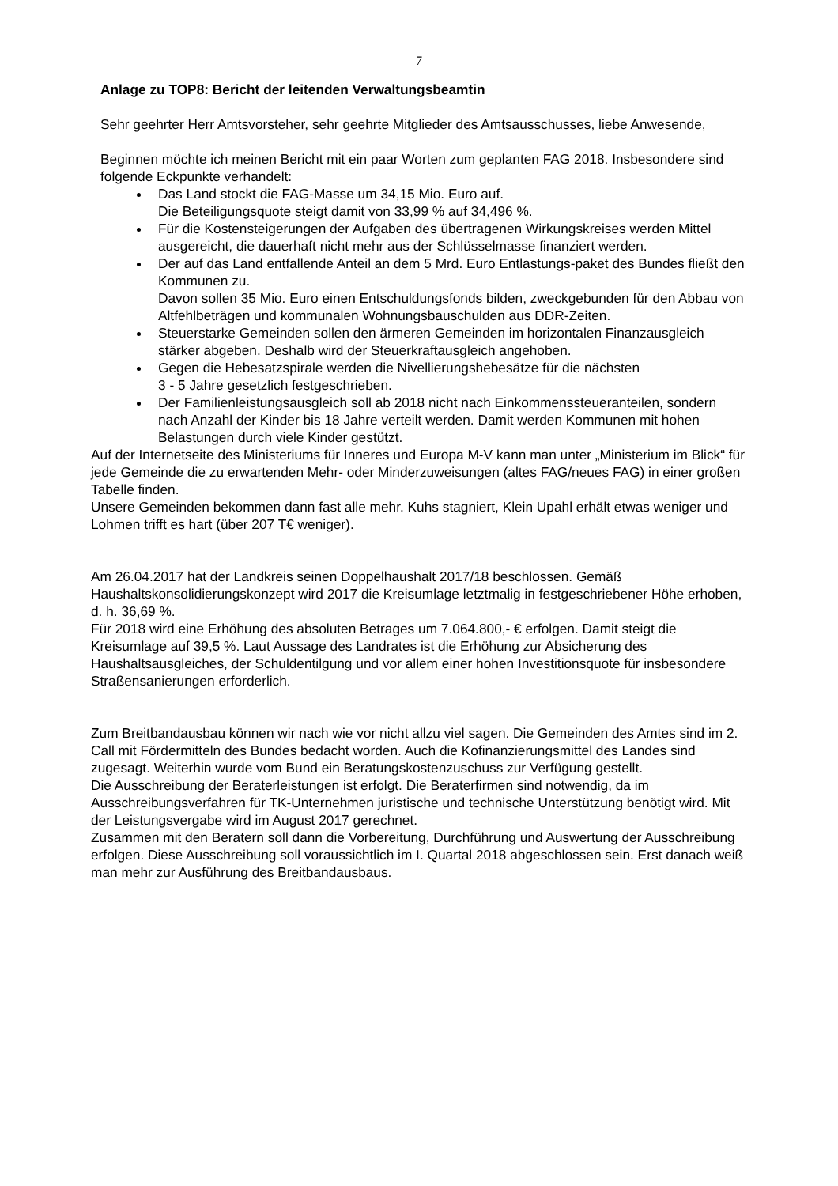7
Anlage zu TOP8: Bericht der leitenden Verwaltungsbeamtin
Sehr geehrter Herr Amtsvorsteher, sehr geehrte Mitglieder des Amtsausschusses, liebe Anwesende,
Beginnen möchte ich meinen Bericht mit ein paar Worten zum geplanten FAG 2018. Insbesondere sind folgende Eckpunkte verhandelt:
Das Land stockt die FAG-Masse um 34,15 Mio. Euro auf.
Die Beteiligungsquote steigt damit von 33,99 % auf 34,496 %.
Für die Kostensteigerungen der Aufgaben des übertragenen Wirkungskreises werden Mittel ausgereicht, die dauerhaft nicht mehr aus der Schlüsselmasse finanziert werden.
Der auf das Land entfallende Anteil an dem 5 Mrd. Euro Entlastungs-paket des Bundes fließt den Kommunen zu.
Davon sollen 35 Mio. Euro einen Entschuldungsfonds bilden, zweckgebunden für den Abbau von Altfehlbeträgen und kommunalen Wohnungsbauschulden aus DDR-Zeiten.
Steuerstarke Gemeinden sollen den ärmeren Gemeinden im horizontalen Finanzausgleich stärker abgeben. Deshalb wird der Steuerkraftausgleich angehoben.
Gegen die Hebesatzspirale werden die Nivellierungshebesätze für die nächsten
3 - 5 Jahre gesetzlich festgeschrieben.
Der Familienleistungsausgleich soll ab 2018 nicht nach Einkommenssteueranteilen, sondern nach Anzahl der Kinder bis 18 Jahre verteilt werden. Damit werden Kommunen mit hohen Belastungen durch viele Kinder gestützt.
Auf der Internetseite des Ministeriums für Inneres und Europa M-V kann man unter „Ministerium im Blick“ für jede Gemeinde die zu erwartenden Mehr- oder Minderzuweisungen (altes FAG/neues FAG) in einer großen Tabelle finden.
Unsere Gemeinden bekommen dann fast alle mehr. Kuhs stagniert, Klein Upahl erhält etwas weniger und Lohmen trifft es hart (über 207 T€ weniger).
Am 26.04.2017 hat der Landkreis seinen Doppelhaushalt 2017/18 beschlossen. Gemäß Haushaltskonsolidierungskonzept wird 2017 die Kreisumlage letztmalig in festgeschriebener Höhe erhoben, d. h. 36,69 %.
Für 2018 wird eine Erhöhung des absoluten Betrages um 7.064.800,- € erfolgen. Damit steigt die Kreisumlage auf 39,5 %. Laut Aussage des Landrates ist die Erhöhung zur Absicherung des Haushaltsausgleiches, der Schuldentilgung und vor allem einer hohen Investitionsquote für insbesondere Straßensanierungen erforderlich.
Zum Breitbandausbau können wir nach wie vor nicht allzu viel sagen. Die Gemeinden des Amtes sind im 2. Call mit Fördermitteln des Bundes bedacht worden. Auch die Kofinanzierungsmittel des Landes sind zugesagt. Weiterhin wurde vom Bund ein Beratungskostenzuschuss zur Verfügung gestellt.
Die Ausschreibung der Beraterleistungen ist erfolgt. Die Beraterfirmen sind notwendig, da im Ausschreibungsverfahren für TK-Unternehmen juristische und technische Unterstützung benötigt wird. Mit der Leistungsvergabe wird im August 2017 gerechnet.
Zusammen mit den Beratern soll dann die Vorbereitung, Durchführung und Auswertung der Ausschreibung erfolgen. Diese Ausschreibung soll voraussichtlich im I. Quartal 2018 abgeschlossen sein. Erst danach weiß man mehr zur Ausführung des Breitbandausbaus.